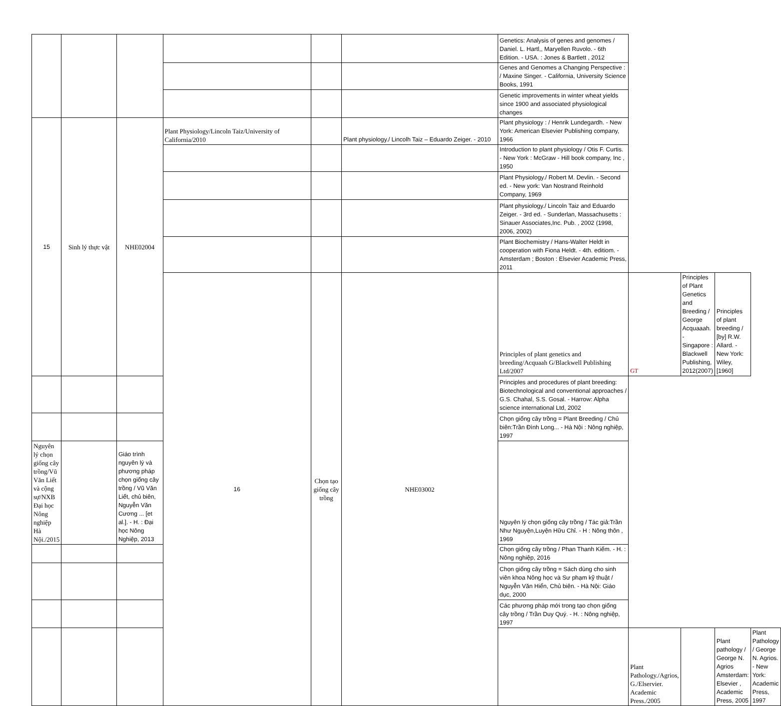| | | | | | | Genetics: Analysis of genes and genomes / Daniel. L. Hartl,, Maryellen Ruvolo. - 6th Edition. - USA. : Jones & Bartlett , 2012 | | | | |
| | | | | | | Genes and Genomes a Changing Perspective : / Maxine Singer. - California, University Science Books, 1991 | | | | |
| | | | | | | Genetic improvements in winter wheat yields since 1900 and associated physiological changes | | | | |
| 15 | Sinh lý thực vật | NHE02004 | Plant Physiology/Lincoln Taiz/University of California/2010 | | Plant physiology./ Lincolh Taiz – Eduardo Zeiger. - 2010 | Plant physiology : / Henrik Lundegardh. - New York: American Elsevier Publishing company, 1966 | | | | |
| | | | | | | Introduction to plant physiology / Otis F. Curtis. - New York : McGraw - Hill book company, Inc , 1950 | | | | |
| | | | | | | Plant Physiology./ Robert M. Devlin. - Second ed. - New york: Van Nostrand Reinhold Company, 1969 | | | | |
| | | | | | | Plant physiology./ Lincoln Taiz and Eduardo Zeiger. - 3rd ed. - Sunderlan, Massachusetts : Sinauer Associates,Inc. Pub. , 2002 (1998, 2006, 2002) | | | | |
| | | | | | | Plant Biochemistry / Hans-Walter Heldt in cooperation with Fiona Heldt. - 4th. editiom. - Amsterdam ; Boston : Elsevier Academic Press, 2011 | | | | |
| | | | 16 | Chọn tạo giống cây trồng | NHE03002 | Principles of plant genetics and breeding/Acquaah G/Blackwell Publishing Ltd/2007 | GT | Principles of Plant Genetics and Breeding / George Acquaaah. - Singapore : Blackwell Publishing, 2012(2007) | Principles of plant breeding / [by] R.W. Allard. - New York: Wiley, [1960] | |
| | | | | | | Principles and procedures of plant breeding: Biotechnological and conventional approaches / G.S. Chahal, S.S. Gosal. - Harrow: Alpha science international Ltd, 2002 | | | | |
| | | | | | | Chọn giống cây trồng = Plant Breeding / Chủ biên:Trần Đình Long... - Hà Nội : Nông nghiệp, 1997 | | | | |
| Nguyên lý chọn giống cây trồng/Vũ Văn Liết và cộng sự/NXB Đại học Nông nghiệp Hà Nội./2015 | | Giáo trình nguyên lý và phương pháp chọn giống cây trồng / Vũ Văn Liết, chủ biên, Nguyễn Văn Cương ... [et al.]. - H. : Đại học Nông Nghiệp, 2013 | | | | Nguyên lý chọn giống cây trồng / Tác giả:Trần Như Nguyện,Luyện Hữu Chỉ. - H : Nông thôn , 1969 | | | | |
| | | | | | | Chọn giống cây trồng / Phan Thanh Kiếm. - H. : Nông nghiệp, 2016 | | | | |
| | | | | | | Chọn giống cây trồng = Sách dùng cho sinh viên khoa Nông học và Sư phạm kỹ thuật / Nguyễn Văn Hiển, Chủ biên. - Hà Nội: Giáo dục, 2000 | | | | |
| | | | | | | Các phương pháp mới trong tạo chọn giống cây trồng / Trần Duy Quý. - H. : Nông nghiệp, 1997 | | | | |
| | | | | | | | Plant Pathology./Agrios, G./Elservier. Academic Press./2005 | | Plant pathology / George N. Agrios Amsterdam: Elsevier , Academic Press, 2005 | Plant Pathology / George N. Agrios. - New York: Academic Press, 1997 |